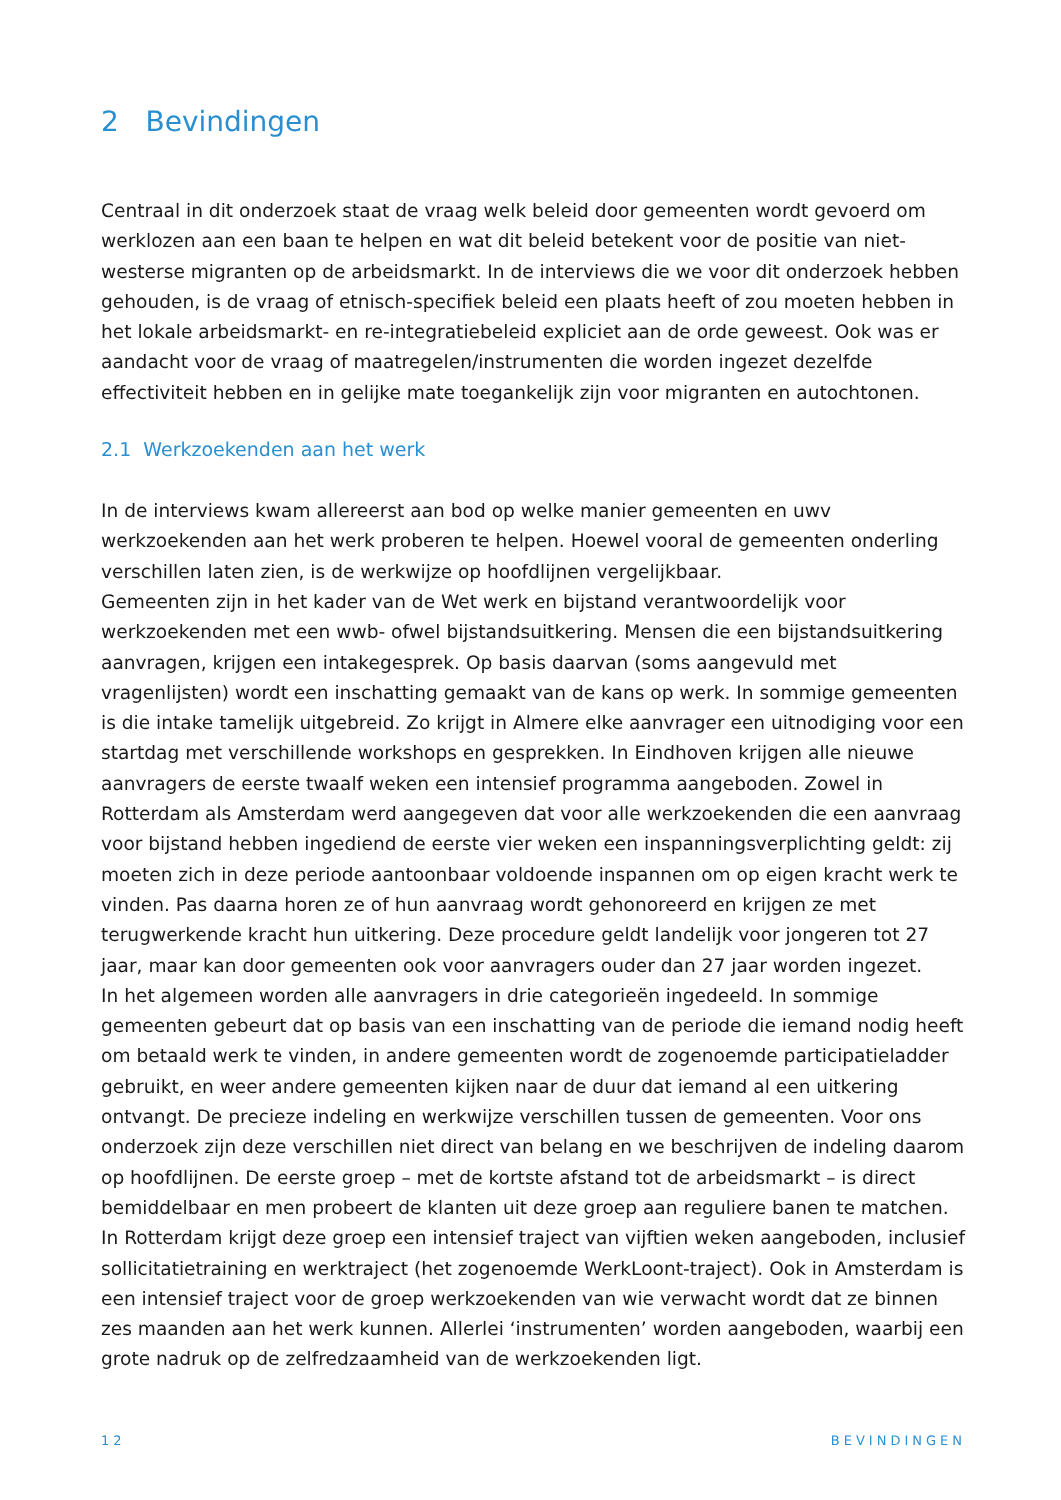2 Bevindingen
Centraal in dit onderzoek staat de vraag welk beleid door gemeenten wordt gevoerd om werklozen aan een baan te helpen en wat dit beleid betekent voor de positie van niet-westerse migranten op de arbeidsmarkt. In de interviews die we voor dit onderzoek hebben gehouden, is de vraag of etnisch-specifiek beleid een plaats heeft of zou moeten hebben in het lokale arbeidsmarkt- en re-integratiebeleid expliciet aan de orde geweest. Ook was er aandacht voor de vraag of maatregelen/instrumenten die worden ingezet dezelfde effectiviteit hebben en in gelijke mate toegankelijk zijn voor migranten en autochtonen.
2.1 Werkzoekenden aan het werk
In de interviews kwam allereerst aan bod op welke manier gemeenten en uwv werkzoekenden aan het werk proberen te helpen. Hoewel vooral de gemeenten onderling verschillen laten zien, is de werkwijze op hoofdlijnen vergelijkbaar.
Gemeenten zijn in het kader van de Wet werk en bijstand verantwoordelijk voor werkzoekenden met een wwb- ofwel bijstandsuitkering. Mensen die een bijstandsuitkering aanvragen, krijgen een intakegesprek. Op basis daarvan (soms aangevuld met vragenlijsten) wordt een inschatting gemaakt van de kans op werk. In sommige gemeenten is die intake tamelijk uitgebreid. Zo krijgt in Almere elke aanvrager een uitnodiging voor een startdag met verschillende workshops en gesprekken. In Eindhoven krijgen alle nieuwe aanvragers de eerste twaalf weken een intensief programma aangeboden. Zowel in Rotterdam als Amsterdam werd aangegeven dat voor alle werkzoekenden die een aanvraag voor bijstand hebben ingediend de eerste vier weken een inspanningsverplichting geldt: zij moeten zich in deze periode aantoonbaar voldoende inspannen om op eigen kracht werk te vinden. Pas daarna horen ze of hun aanvraag wordt gehonoreerd en krijgen ze met terugwerkende kracht hun uitkering. Deze procedure geldt landelijk voor jongeren tot 27 jaar, maar kan door gemeenten ook voor aanvragers ouder dan 27 jaar worden ingezet.
In het algemeen worden alle aanvragers in drie categorieën ingedeeld. In sommige gemeenten gebeurt dat op basis van een inschatting van de periode die iemand nodig heeft om betaald werk te vinden, in andere gemeenten wordt de zogenoemde participatieladder gebruikt, en weer andere gemeenten kijken naar de duur dat iemand al een uitkering ontvangt. De precieze indeling en werkwijze verschillen tussen de gemeenten. Voor ons onderzoek zijn deze verschillen niet direct van belang en we beschrijven de indeling daarom op hoofdlijnen. De eerste groep – met de kortste afstand tot de arbeidsmarkt – is direct bemiddelbaar en men probeert de klanten uit deze groep aan reguliere banen te matchen. In Rotterdam krijgt deze groep een intensief traject van vijftien weken aangeboden, inclusief sollicitatietraining en werktraject (het zogenoemde WerkLoont-traject). Ook in Amsterdam is een intensief traject voor de groep werkzoekenden van wie verwacht wordt dat ze binnen zes maanden aan het werk kunnen. Allerlei ‘instrumenten’ worden aangeboden, waarbij een grote nadruk op de zelfredzaamheid van de werkzoekenden ligt.
12 BEVINDINGEN